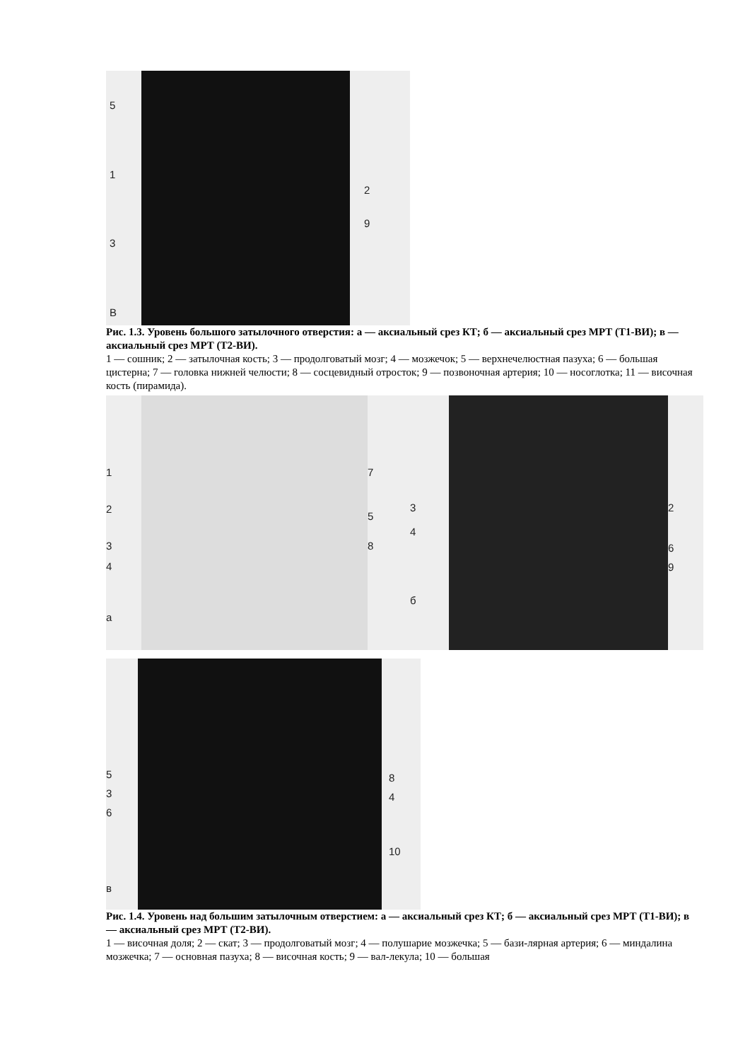513
В
2
9
Рис. 1.3. Уровень большого затылочного отверстия: а — аксиальный срез КТ; б — аксиальный срез МРТ (Т1-ВИ); в — аксиальный срез МРТ (Т2-ВИ).
1 — сошник; 2 — затылочная кость; 3 — продолговатый мозг; 4 — мозжечок; 5 — верхнечелюстная пазуха; 6 — большая цистерна; 7 — головка нижней челюсти; 8 — сосцевидный отросток; 9 — позвоночная артерия; 10 — носоглотка; 11 — височная кость (пирамида).
1
2
3
4
а
7
5
8
3
4
б
2
6
9
5
3
6
в
8
4
10
Рис. 1.4. Уровень над большим затылочным отверстием: а — аксиальный срез КТ; б — аксиальный срез МРТ (Т1-ВИ); в — аксиальный срез МРТ (Т2-ВИ).
1 — височная доля; 2 — скат; 3 — продолговатый мозг; 4 — полушарие мозжечка; 5 — бази-лярная артерия; 6 — миндалина мозжечка; 7 — основная пазуха; 8 — височная кость; 9 — вал-лекула; 10 — большая